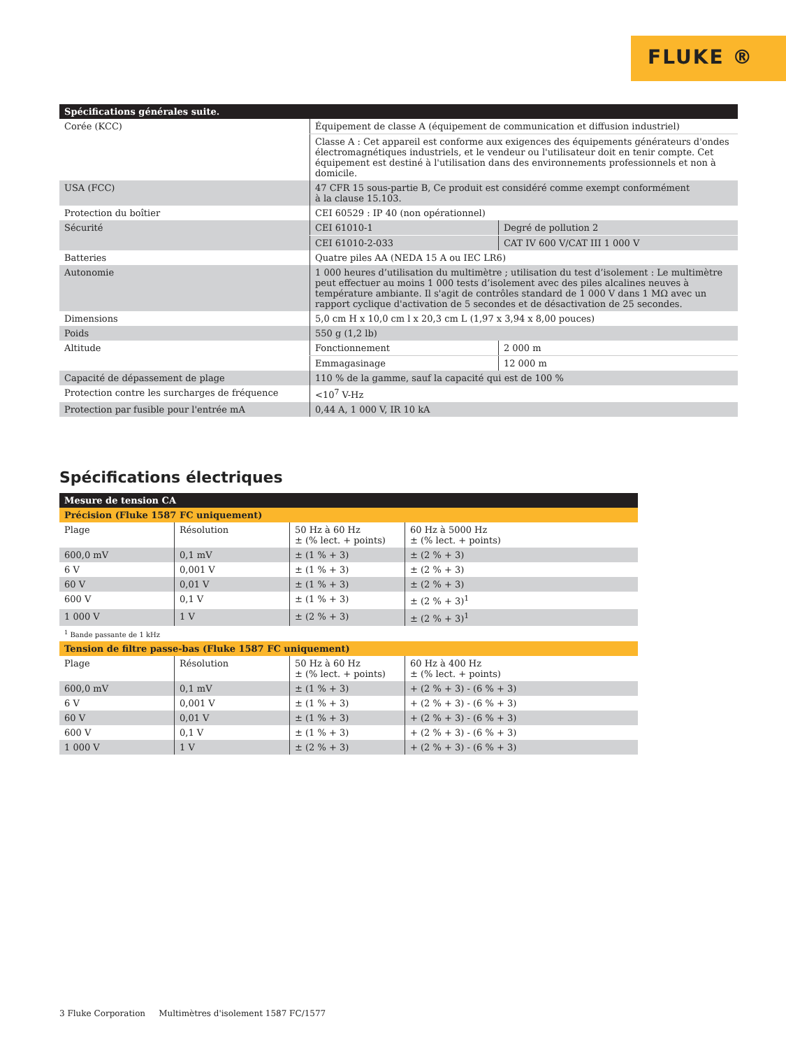FLUKE ®
| Spécifications générales suite. | | |
| --- | --- | --- |
| Corée (KCC) | Équipement de classe A (équipement de communication et diffusion industriel) | |
| | Classe A : Cet appareil est conforme aux exigences des équipements générateurs d'ondes électromagnétiques industriels, et le vendeur ou l'utilisateur doit en tenir compte. Cet équipement est destiné à l'utilisation dans des environnements professionnels et non à domicile. | |
| USA (FCC) | 47 CFR 15 sous-partie B, Ce produit est considéré comme exempt conformément à la clause 15.103. | |
| Protection du boîtier | CEI 60529 : IP 40 (non opérationnel) | |
| Sécurité | CEI 61010-1 | Degré de pollution 2 |
| | CEI 61010-2-033 | CAT IV 600 V/CAT III 1 000 V |
| Batteries | Quatre piles AA (NEDA 15 A ou IEC LR6) | |
| Autonomie | 1 000 heures d’utilisation du multimètre ; utilisation du test d’isolement : Le multimètre peut effectuer au moins 1 000 tests d’isolement avec des piles alcalines neuves à température ambiante. Il s'agit de contrôles standard de 1 000 V dans 1 MΩ avec un rapport cyclique d'activation de 5 secondes et de désactivation de 25 secondes. | |
| Dimensions | 5,0 cm H x 10,0 cm l x 20,3 cm L (1,97 x 3,94 x 8,00 pouces) | |
| Poids | 550 g (1,2 lb) | |
| Altitude | Fonctionnement | 2 000 m |
| | Emmagasinage | 12 000 m |
| Capacité de dépassement de plage | 110 % de la gamme, sauf la capacité qui est de 100 % | |
| Protection contre les surcharges de fréquence | <10<sup>7</sup> V-Hz | |
| Protection par fusible pour l'entrée mA | 0,44 A, 1 000 V, IR 10 kA | |
Spécifications électriques
| Mesure de tension CA | | | |
| --- | --- | --- | --- |
| Précision (Fluke 1587 FC uniquement) | | | |
| Plage | Résolution | 50 Hz à 60 Hz ± (% lect. + points) | 60 Hz à 5000 Hz ± (% lect. + points) |
| 600,0 mV | 0,1 mV | ± (1 % + 3) | ± (2 % + 3) |
| 6 V | 0,001 V | ± (1 % + 3) | ± (2 % + 3) |
| 60 V | 0,01 V | ± (1 % + 3) | ± (2 % + 3) |
| 600 V | 0,1 V | ± (1 % + 3) | ± (2 % + 3)<sup>1</sup> |
| 1 000 V | 1 V | ± (2 % + 3) | ± (2 % + 3)<sup>1</sup> |
| <sup>1</sup> Bande passante de 1 kHz | | | |
| Tension de filtre passe-bas (Fluke 1587 FC uniquement) | | | |
| Plage | Résolution | 50 Hz à 60 Hz ± (% lect. + points) | 60 Hz à 400 Hz ± (% lect. + points) |
| 600,0 mV | 0,1 mV | ± (1 % + 3) | + (2 % + 3) - (6 % + 3) |
| 6 V | 0,001 V | ± (1 % + 3) | + (2 % + 3) - (6 % + 3) |
| 60 V | 0,01 V | ± (1 % + 3) | + (2 % + 3) - (6 % + 3) |
| 600 V | 0,1 V | ± (1 % + 3) | + (2 % + 3) - (6 % + 3) |
| 1 000 V | 1 V | ± (2 % + 3) | + (2 % + 3) - (6 % + 3) |
3 Fluke Corporation Multimètres d'isolement 1587 FC/1577